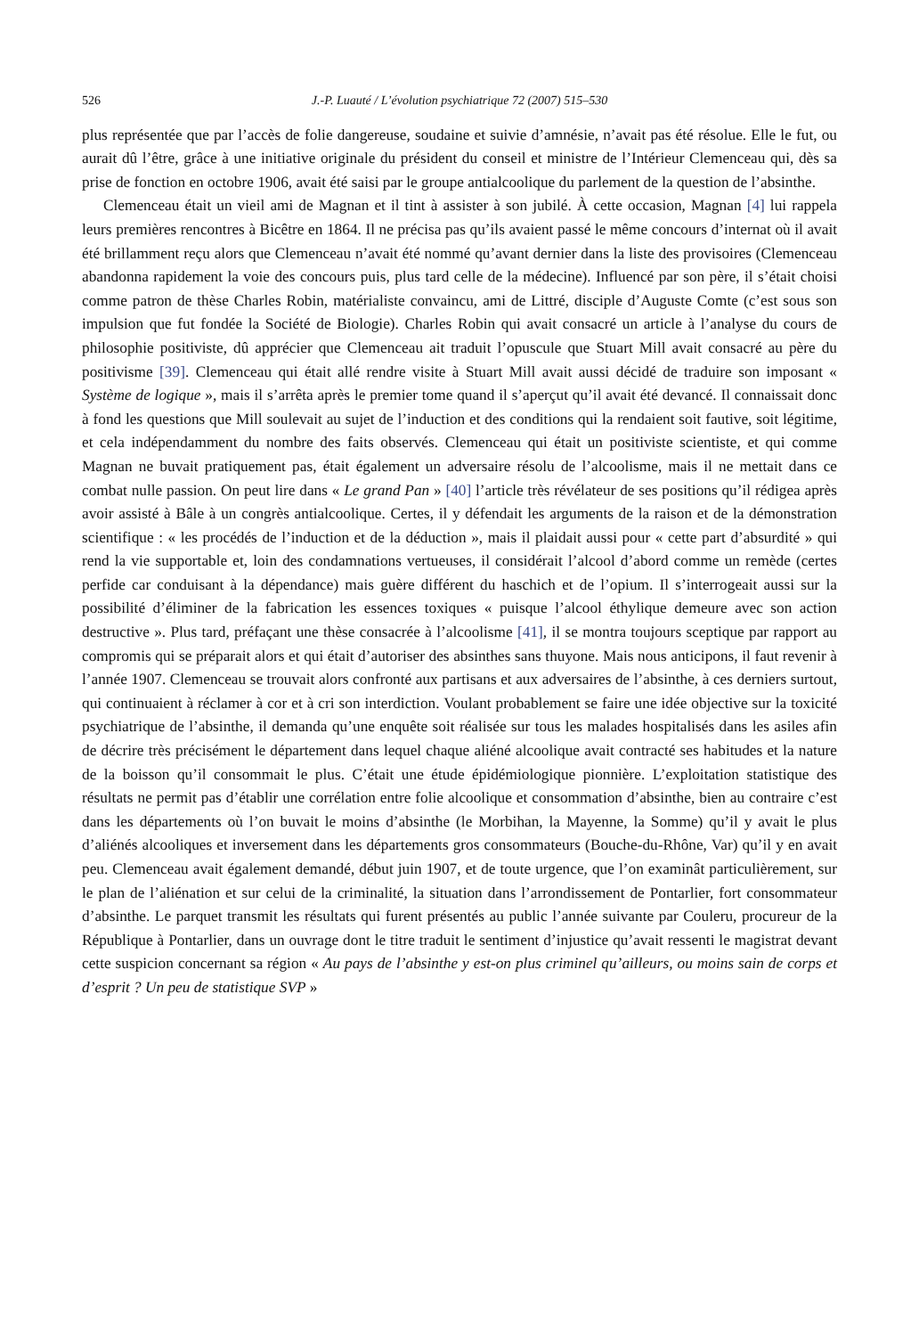526 J.-P. Luauté / L’évolution psychiatrique 72 (2007) 515–530
plus représentée que par l’accès de folie dangereuse, soudaine et suivie d’amnésie, n’avait pas été résolue. Elle le fut, ou aurait dû l’être, grâce à une initiative originale du président du conseil et ministre de l’Intérieur Clemenceau qui, dès sa prise de fonction en octobre 1906, avait été saisi par le groupe antialcoolique du parlement de la question de l’absinthe.
Clemenceau était un vieil ami de Magnan et il tint à assister à son jubilé. À cette occasion, Magnan [4] lui rappela leurs premières rencontres à Bicêtre en 1864. Il ne précisa pas qu’ils avaient passé le même concours d’internat où il avait été brillamment reçu alors que Clemenceau n’avait été nommé qu’avant dernier dans la liste des provisoires (Clemenceau abandonna rapidement la voie des concours puis, plus tard celle de la médecine). Influencé par son père, il s’était choisi comme patron de thèse Charles Robin, matérialiste convaincu, ami de Littré, disciple d’Auguste Comte (c’est sous son impulsion que fut fondée la Société de Biologie). Charles Robin qui avait consacré un article à l’analyse du cours de philosophie positiviste, dû apprécier que Clemenceau ait traduit l’opuscule que Stuart Mill avait consacré au père du positivisme [39]. Clemenceau qui était allé rendre visite à Stuart Mill avait aussi décidé de traduire son imposant « Système de logique », mais il s’arrêta après le premier tome quand il s’aperçut qu’il avait été devancé. Il connaissait donc à fond les questions que Mill soulevait au sujet de l’induction et des conditions qui la rendaient soit fautive, soit légitime, et cela indépendamment du nombre des faits observés. Clemenceau qui était un positiviste scientiste, et qui comme Magnan ne buvait pratiquement pas, était également un adversaire résolu de l’alcoolisme, mais il ne mettait dans ce combat nulle passion. On peut lire dans « Le grand Pan » [40] l’article très révélateur de ses positions qu’il rédigea après avoir assisté à Bâle à un congrès antialcoolique. Certes, il y défendait les arguments de la raison et de la démonstration scientifique : « les procédés de l’induction et de la déduction », mais il plaidait aussi pour « cette part d’absurdité » qui rend la vie supportable et, loin des condamnations vertueuses, il considérait l’alcool d’abord comme un remède (certes perfide car conduisant à la dépendance) mais guère différent du haschich et de l’opium. Il s’interrogeait aussi sur la possibilité d’éliminer de la fabrication les essences toxiques « puisque l’alcool éthylique demeure avec son action destructive ». Plus tard, préfaçant une thèse consacrée à l’alcoolisme [41], il se montra toujours sceptique par rapport au compromis qui se préparait alors et qui était d’autoriser des absinthes sans thuyone. Mais nous anticipons, il faut revenir à l’année 1907. Clemenceau se trouvait alors confronté aux partisans et aux adversaires de l’absinthe, à ces derniers surtout, qui continuaient à réclamer à cor et à cri son interdiction. Voulant probablement se faire une idée objective sur la toxicité psychiatrique de l’absinthe, il demanda qu’une enquête soit réalisée sur tous les malades hospitalisés dans les asiles afin de décrire très précisément le département dans lequel chaque aliéné alcoolique avait contracté ses habitudes et la nature de la boisson qu’il consommait le plus. C’était une étude épidémiologique pionnière. L’exploitation statistique des résultats ne permit pas d’établir une corrélation entre folie alcoolique et consommation d’absinthe, bien au contraire c’est dans les départements où l’on buvait le moins d’absinthe (le Morbihan, la Mayenne, la Somme) qu’il y avait le plus d’aliénés alcooliques et inversement dans les départements gros consommateurs (Bouche-du-Rhône, Var) qu’il y en avait peu. Clemenceau avait également demandé, début juin 1907, et de toute urgence, que l’on examinât particulièrement, sur le plan de l’aliénation et sur celui de la criminalité, la situation dans l’arrondissement de Pontarlier, fort consommateur d’absinthe. Le parquet transmit les résultats qui furent présentés au public l’année suivante par Couleru, procureur de la République à Pontarlier, dans un ouvrage dont le titre traduit le sentiment d’injustice qu’avait ressenti le magistrat devant cette suspicion concernant sa région « Au pays de l’absinthe y est-on plus criminel qu’ailleurs, ou moins sain de corps et d’esprit ? Un peu de statistique SVP »